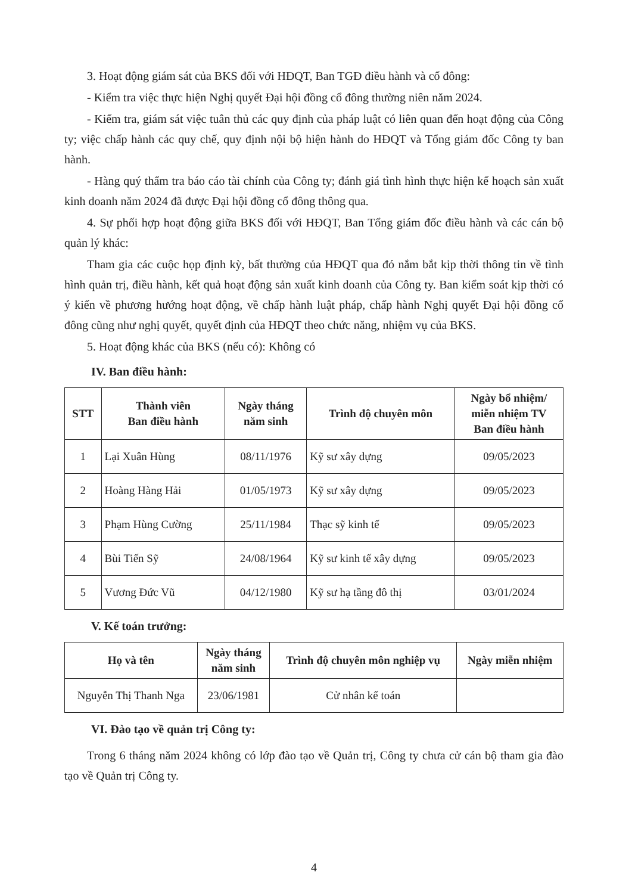3. Hoạt động giám sát của BKS đối với HĐQT, Ban TGĐ điều hành và cổ đông:
- Kiểm tra việc thực hiện Nghị quyết Đại hội đồng cổ đông thường niên năm 2024.
- Kiểm tra, giám sát việc tuân thủ các quy định của pháp luật có liên quan đến hoạt động của Công ty; việc chấp hành các quy chế, quy định nội bộ hiện hành do HĐQT và Tổng giám đốc Công ty ban hành.
- Hàng quý thẩm tra báo cáo tài chính của Công ty; đánh giá tình hình thực hiện kế hoạch sản xuất kinh doanh năm 2024 đã được Đại hội đồng cổ đông thông qua.
4. Sự phối hợp hoạt động giữa BKS đối với HĐQT, Ban Tổng giám đốc điều hành và các cán bộ quản lý khác:
Tham gia các cuộc họp định kỳ, bất thường của HĐQT qua đó nắm bắt kịp thời thông tin về tình hình quản trị, điều hành, kết quả hoạt động sản xuất kinh doanh của Công ty. Ban kiểm soát kịp thời có ý kiến về phương hướng hoạt động, về chấp hành luật pháp, chấp hành Nghị quyết Đại hội đồng cổ đông cũng như nghị quyết, quyết định của HĐQT theo chức năng, nhiệm vụ của BKS.
5. Hoạt động khác của BKS (nếu có): Không có
IV. Ban điều hành:
| STT | Thành viên Ban điều hành | Ngày tháng năm sinh | Trình độ chuyên môn | Ngày bổ nhiệm/ miễn nhiệm TV Ban điều hành |
| --- | --- | --- | --- | --- |
| 1 | Lại Xuân Hùng | 08/11/1976 | Kỹ sư xây dựng | 09/05/2023 |
| 2 | Hoàng Hàng Hải | 01/05/1973 | Kỹ sư xây dựng | 09/05/2023 |
| 3 | Phạm Hùng Cường | 25/11/1984 | Thạc sỹ kinh tế | 09/05/2023 |
| 4 | Bùi Tiến Sỹ | 24/08/1964 | Kỹ sư kinh tế xây dựng | 09/05/2023 |
| 5 | Vương Đức Vũ | 04/12/1980 | Kỹ sư hạ tầng đô thị | 03/01/2024 |
V. Kế toán trưởng:
| Họ và tên | Ngày tháng năm sinh | Trình độ chuyên môn nghiệp vụ | Ngày miễn nhiệm |
| --- | --- | --- | --- |
| Nguyễn Thị Thanh Nga | 23/06/1981 | Cử nhân kế toán | |
VI. Đào tạo về quản trị Công ty:
Trong 6 tháng năm 2024 không có lớp đào tạo về Quản trị, Công ty chưa cử cán bộ tham gia đào tạo về Quản trị Công ty.
4